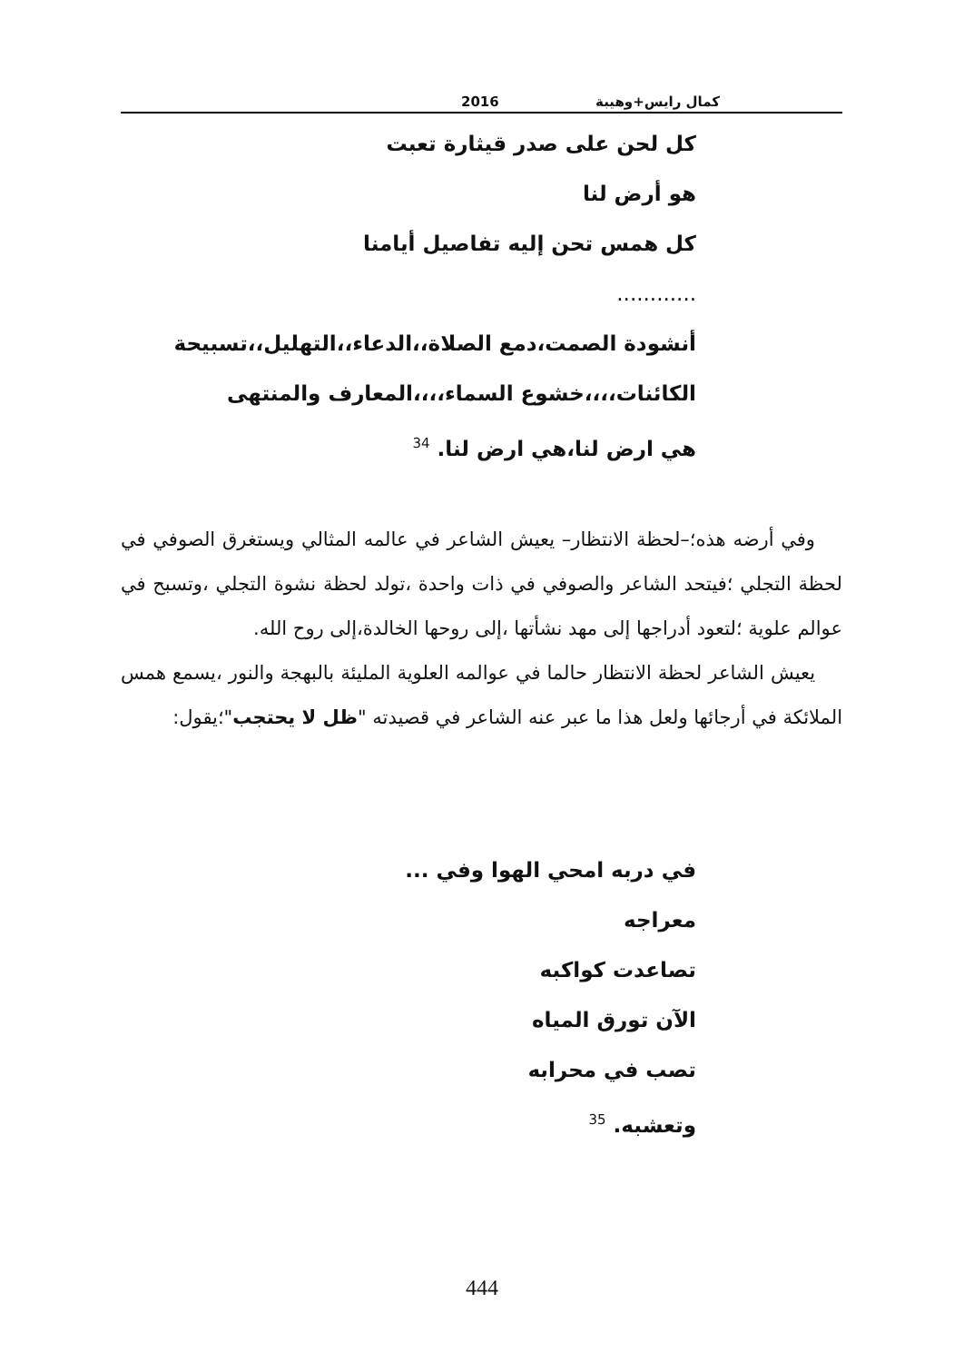كمال رايس+وهيبة 2016
كل لحن على صدر قيثارة تعبت
هو أرض لنا
كل همس تحن إليه تفاصيل أيامنا
............
أنشودة الصمت،دمع الصلاة،،الدعاء،،التهليل،،تسبيحة
الكائنات،،،،خشوع السماء،،،،المعارف والمنتهى
هي ارض لنا،هي ارض لنا. <sup>34</sup>
وفي أرضه هذه؛–لحظة الانتظار– يعيش الشاعر في عالمه المثالي ويستغرق الصوفي في لحظة التجلي ؛فيتحد الشاعر والصوفي في ذات واحدة ،تولد لحظة نشوة التجلي ،وتسبح في عوالم علوية ؛لتعود أدراجها إلى مهد نشأتها ،إلى روحها الخالدة،إلى روح الله.
يعيش الشاعر لحظة الانتظار حالما في عوالمه العلوية المليئة بالبهجة والنور ،يسمع همس الملائكة في أرجائها ولعل هذا ما عبر عنه الشاعر في قصيدته "ظل لا يحتجب"؛يقول:
في دربه امحي الهوا وفي ...
معراجه
تصاعدت كواكبه
الآن تورق المياه
تصب في محرابه
وتعشبه. <sup>35</sup>
444